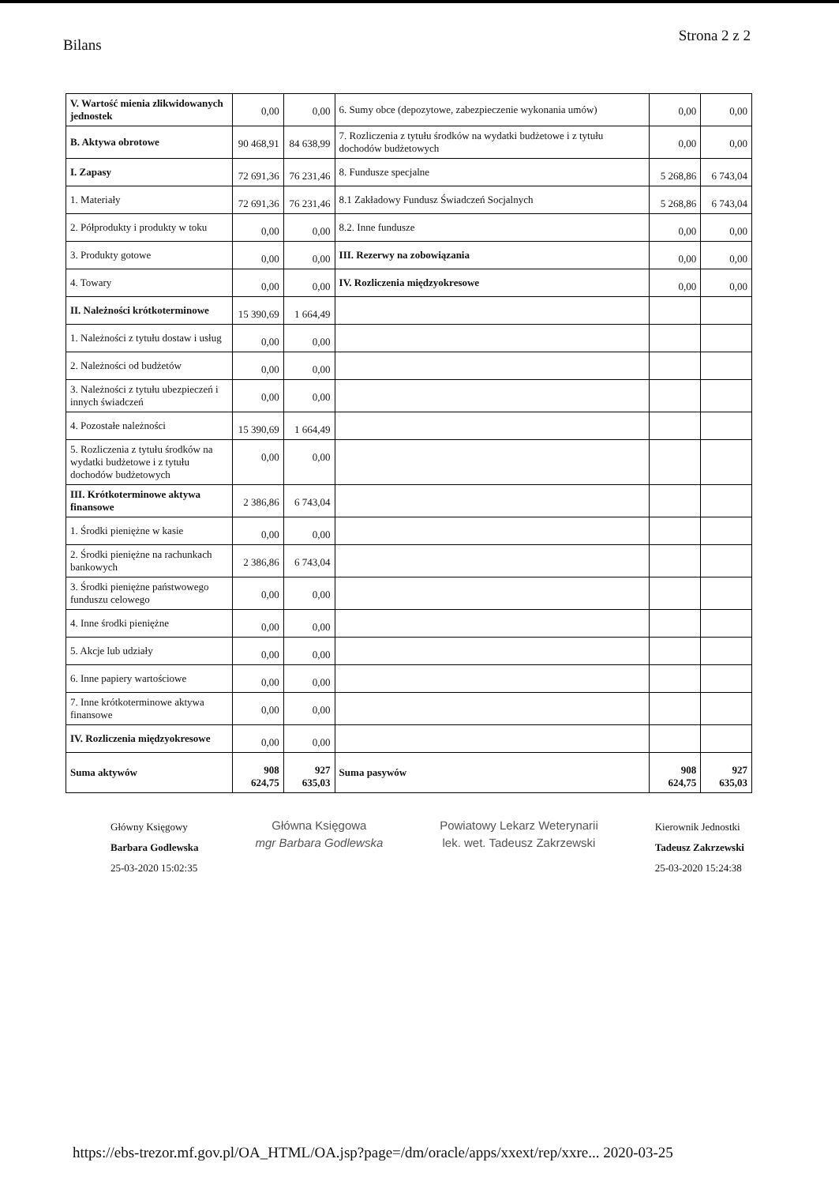Bilans Strona 2 z 2
| V. Wartość mienia zlikwidowanych jednostek | 0,00 | 0,00 | 6. Sumy obce (depozytowe, zabezpieczenie wykonania umów) | 0,00 | 0,00 |
| B. Aktywa obrotowe | 90 468,91 | 84 638,99 | 7. Rozliczenia z tytułu środków na wydatki budżetowe i z tytułu dochodów budżetowych | 0,00 | 0,00 |
| I. Zapasy | 72 691,36 | 76 231,46 | 8. Fundusze specjalne | 5 268,86 | 6 743,04 |
| 1. Materiały | 72 691,36 | 76 231,46 | 8.1 Zakładowy Fundusz Świadczeń Socjalnych | 5 268,86 | 6 743,04 |
| 2. Półprodukty i produkty w toku | 0,00 | 0,00 | 8.2. Inne fundusze | 0,00 | 0,00 |
| 3. Produkty gotowe | 0,00 | 0,00 | III. Rezerwy na zobowiązania | 0,00 | 0,00 |
| 4. Towary | 0,00 | 0,00 | IV. Rozliczenia międzyokresowe | 0,00 | 0,00 |
| II. Należności krótkoterminowe | 15 390,69 | 1 664,49 | | | |
| 1. Należności z tytułu dostaw i usług | 0,00 | 0,00 | | | |
| 2. Należności od budżetów | 0,00 | 0,00 | | | |
| 3. Należności z tytułu ubezpieczeń i innych świadczeń | 0,00 | 0,00 | | | |
| 4. Pozostałe należności | 15 390,69 | 1 664,49 | | | |
| 5. Rozliczenia z tytułu środków na wydatki budżetowe i z tytułu dochodów budżetowych | 0,00 | 0,00 | | | |
| III. Krótkoterminowe aktywa finansowe | 2 386,86 | 6 743,04 | | | |
| 1. Środki pieniężne w kasie | 0,00 | 0,00 | | | |
| 2. Środki pieniężne na rachunkach bankowych | 2 386,86 | 6 743,04 | | | |
| 3. Środki pieniężne państwowego funduszu celowego | 0,00 | 0,00 | | | |
| 4. Inne środki pieniężne | 0,00 | 0,00 | | | |
| 5. Akcje lub udziały | 0,00 | 0,00 | | | |
| 6. Inne papiery wartościowe | 0,00 | 0,00 | | | |
| 7. Inne krótkoterminowe aktywa finansowe | 0,00 | 0,00 | | | |
| IV. Rozliczenia międzyokresowe | 0,00 | 0,00 | | | |
| Suma aktywów | 908 624,75 | 927 635,03 | Suma pasywów | 908 624,75 | 927 635,03 |
Główny Księgowy
Barbara Godlewska
25-03-2020 15:02:35
Główna Księgowa
mgr Barbara Godlewska
Powiatowy Lekarz Weterynarii
lek. wet. Tadeusz Zakrzewski
Kierownik Jednostki
Tadeusz Zakrzewski
25-03-2020 15:24:38
https://ebs-trezor.mf.gov.pl/OA_HTML/OA.jsp?page=/dm/oracle/apps/xxext/rep/xxre... 2020-03-25